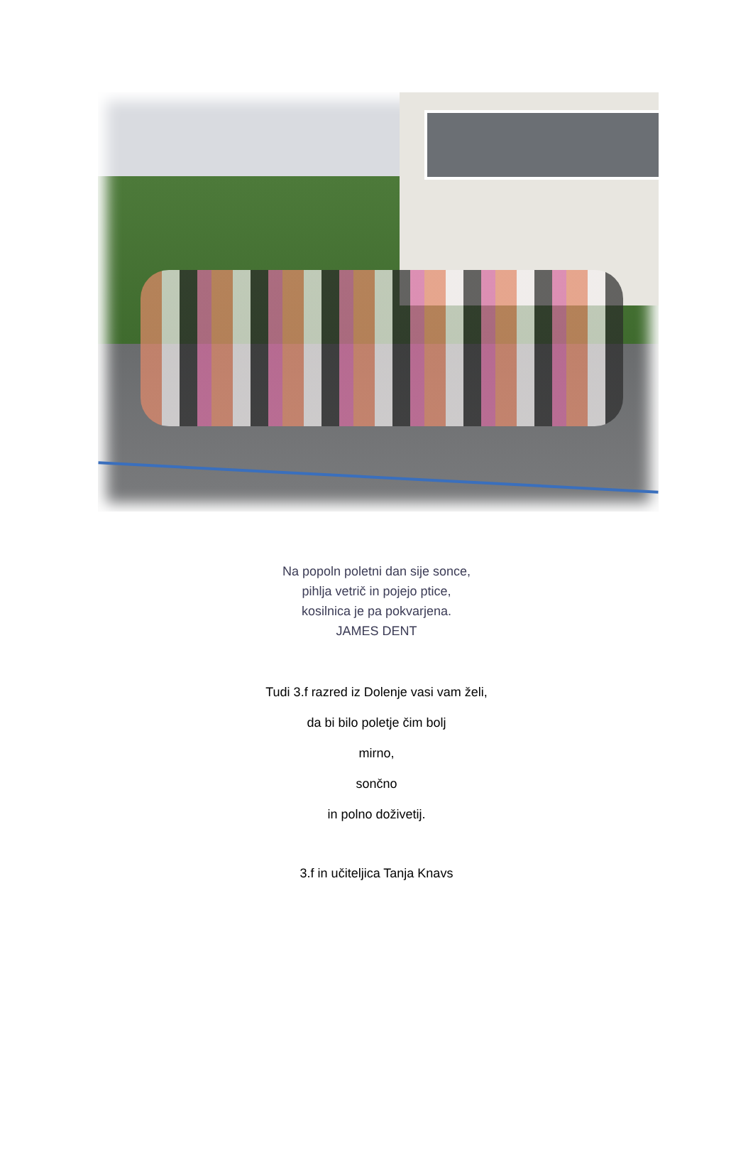Na popoln poletni dan sije sonce,
pihlja vetrič in pojejo ptice,
kosilnica je pa pokvarjena.
JAMES DENT
Tudi 3.f razred iz Dolenje vasi vam želi,
da bi bilo poletje čim bolj
mirno,
sončno
in polno doživetij.
3.f in učiteljica Tanja Knavs